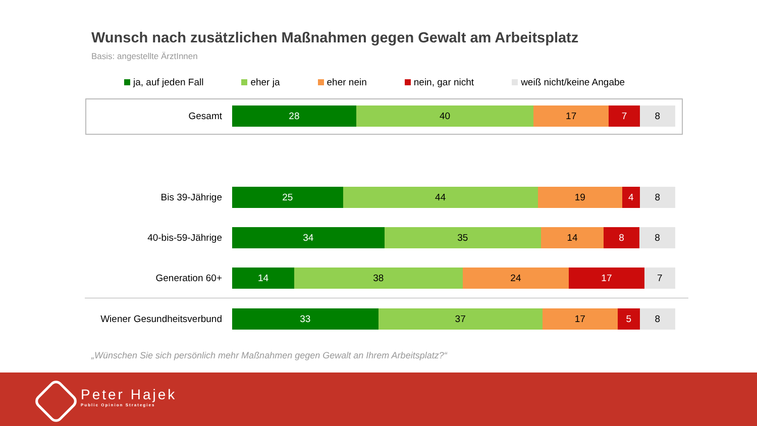Wunsch nach zusätzlichen Maßnahmen gegen Gewalt am Arbeitsplatz
Basis: angestellte ÄrztInnen
ja, auf jeden Fall eher ja eher nein nein, gar nicht weiß nicht/keine Angabe
Gesamt
28 40 17 7 8
Bis 39-Jährige
25 44 19 4 8
40-bis-59-Jährige
34 35 14 8 8
Generation 60+
14 38 24 17 7
Wiener Gesundheitsverbund
33 37 17 5 8
„Wünschen Sie sich persönlich mehr Maßnahmen gegen Gewalt an Ihrem Arbeitsplatz?“
Peter Hajek
Public Opinion Strategies